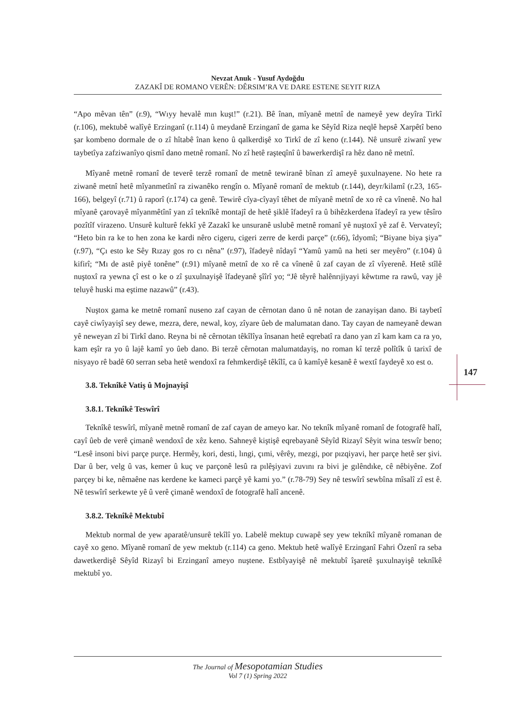Nevzat Anuk - Yusuf Aydoğdu
ZAZAKÎ DE ROMANO VERÊN: DÊRSIM’RA VE DARE ESTENE SEYIT RIZA
“Apo mêvan tên” (r.9), “Wıyy hevalê mın kuşt!” (r.21). Bê înan, mîyanê metnî de nameyê yew deyîra Tirkî (r.106), mektubê walîyê Erzinganî (r.114) û meydanê Erzinganî de gama ke Sêyîd Riza neqlê hepsê Xarpêtî beno şar kombeno dormale de o zî hîtabê înan keno û qalkerdişê xo Tirkî de zî keno (r.144). Nê unsurê ziwanî yew taybetîya zafziwanîyo qismî dano metnê romanî. No zî hetê raşteqînî û bawerkerdişî ra hêz dano nê metnî.
Mîyanê metnê romanî de teverê terzê romanî de metnê tewiranê bînan zî ameyê şuxulnayene. No hete ra ziwanê metnî hetê mîyanmetînî ra ziwanêko rengîn o. Mîyanê romanî de mektub (r.144), deyr/kilamî (r.23, 165-166), belgeyî (r.71) û raporî (r.174) ca genê. Tewirê cîya-cîyayî têhet de mîyanê metnî de xo rê ca vînenê. No hal mîyanê çarovayê mîyanmêtînî yan zî teknîkê montajî de hetê şiklê îfadeyî ra û bihêzkerdena îfadeyî ra yew têsîro pozîtîf virazeno. Unsurê kulturê fekkî yê Zazakî ke unsuranê uslubê metnê romanî yê nuştoxî yê zaf ê. Vervateyî; “Heto bin ra ke to hen zona ke kardi nêro cigeru, cigeri zerre de kerdi parçe” (r.66), îdyomî; “Biyane biya şiya” (r.97), “Çı esto ke Sêy Rızay gos ro cı nêna” (r.97), îfadeyê nîdayî “Yamû yamû na heti ser meyêro” (r.104) û kifirî; “Mı de astê piyê tonêne” (r.91) mîyanê metnî de xo rê ca vînenê û zaf cayan de zî vîyerenê. Hetê stîlê nuştoxî ra yewna çî est o ke o zî şuxulnayişê îfadeyanê şîîrî yo; “Jê têyrê halênrıjiyayi kêwtıme ra rawû, vay jê teluyê huski ma eştime nazawû” (r.43).
Nuştox gama ke metnê romanî nuseno zaf cayan de cêrnotan dano û nê notan de zanayişan dano. Bi taybetî cayê ciwîyayişî sey dewe, mezra, dere, newal, koy, zîyare ûeb de malumatan dano. Tay cayan de nameyanê dewan yê neweyan zî bi Tirkî dano. Reyna bi nê cêrnotan têkîlîya însanan hetê eqrebatî ra dano yan zî kam kam ca ra yo, kam eşîr ra yo û lajê kamî yo ûeb dano. Bi terzê cêrnotan malumatdayiş, no roman kî terzê polîtîk û tarixî de nisyayo rê badê 60 serran seba hetê wendoxî ra fehmkerdişê têkîlî, ca û kamîyê kesanê ê wextî faydeyê xo est o.
3.8. Teknîkê Vatiş û Mojnayişî
3.8.1. Teknîkê Teswîrî
Teknîkê teswîrî, mîyanê metnê romanî de zaf cayan de ameyo kar. No teknîk mîyanê romanî de fotografê halî, cayî ûeb de verê çimanê wendoxî de xêz keno. Sahneyê kiştişê eqrebayanê Sêyîd Rizayî Sêyit wina teswîr beno; “Lesê insoni bivi parçe purçe. Hermêy, kori, desti, lıngi, çımi, vêrêy, mezgi, por pızqiyavi, her parçe hetê ser şivi. Dar û ber, velg û vas, kemer û kuç ve parçonê lesû ra pılêşiyavi zuvını ra bivi je gılêndıke, cê nêbiyêne. Zof parçey bi ke, nêmaêne nas kerdene ke kameci parçê yê kami yo.” (r.78-79) Sey nê teswîrî sewbîna mîsalî zî est ê. Nê teswîrî serkewte yê û verê çimanê wendoxî de fotografê halî ancenê.
3.8.2. Teknîkê Mektubî
Mektub normal de yew aparatê/unsurê tekîlî yo. Labelê mektup cuwapê sey yew teknîkî mîyanê romanan de cayê xo geno. Mîyanê romanî de yew mektub (r.114) ca geno. Mektub hetê walîyê Erzinganî Fahri Özenî ra seba dawetkerdişê Sêyîd Rizayî bi Erzinganî ameyo nuştene. Estbîyayişê nê mektubî îşaretê şuxulnayişê teknîkê mektubî yo.
147
The Journal of Mesopotamian Studies
Vol 7 (1) Spring 2022